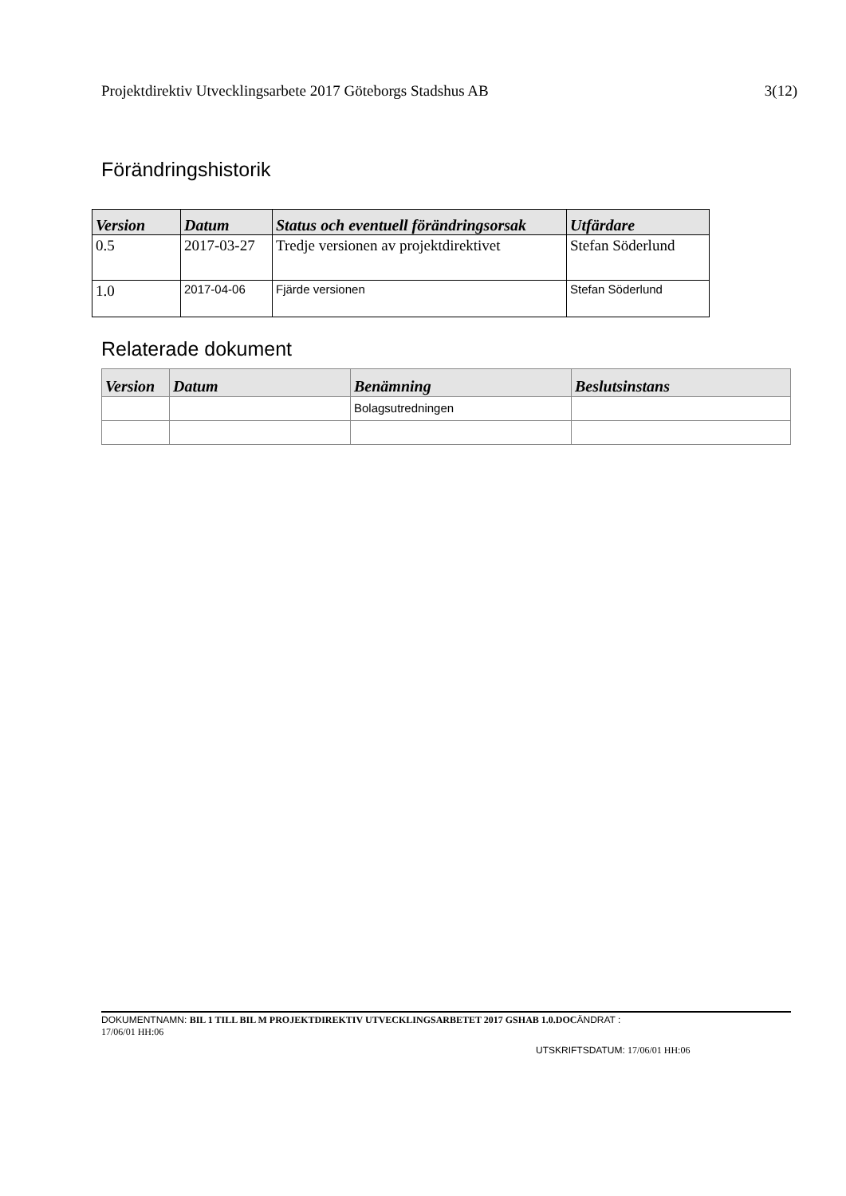Projektdirektiv Utvecklingsarbete 2017 Göteborgs Stadshus AB 3(12)
Förändringshistorik
| Version | Datum | Status och eventuell förändringsorsak | Utfärdare |
| --- | --- | --- | --- |
| 0.5 | 2017-03-27 | Tredje versionen av projektdirektivet | Stefan Söderlund |
| 1.0 | 2017-04-06 | Fjärde versionen | Stefan Söderlund |
Relaterade dokument
| Version | Datum | Benämning | Beslutsinstans |
| --- | --- | --- | --- |
| | | Bolagsutredningen | |
DOKUMENTNAMN: BIL 1 TILL BIL M PROJEKTDIREKTIV UTVECKLINGSARBETET 2017 GSHAB 1.0.DOC ÄNDRAT :
17/06/01 HH:06
UTSKRIFTSDATUM: 17/06/01 HH:06